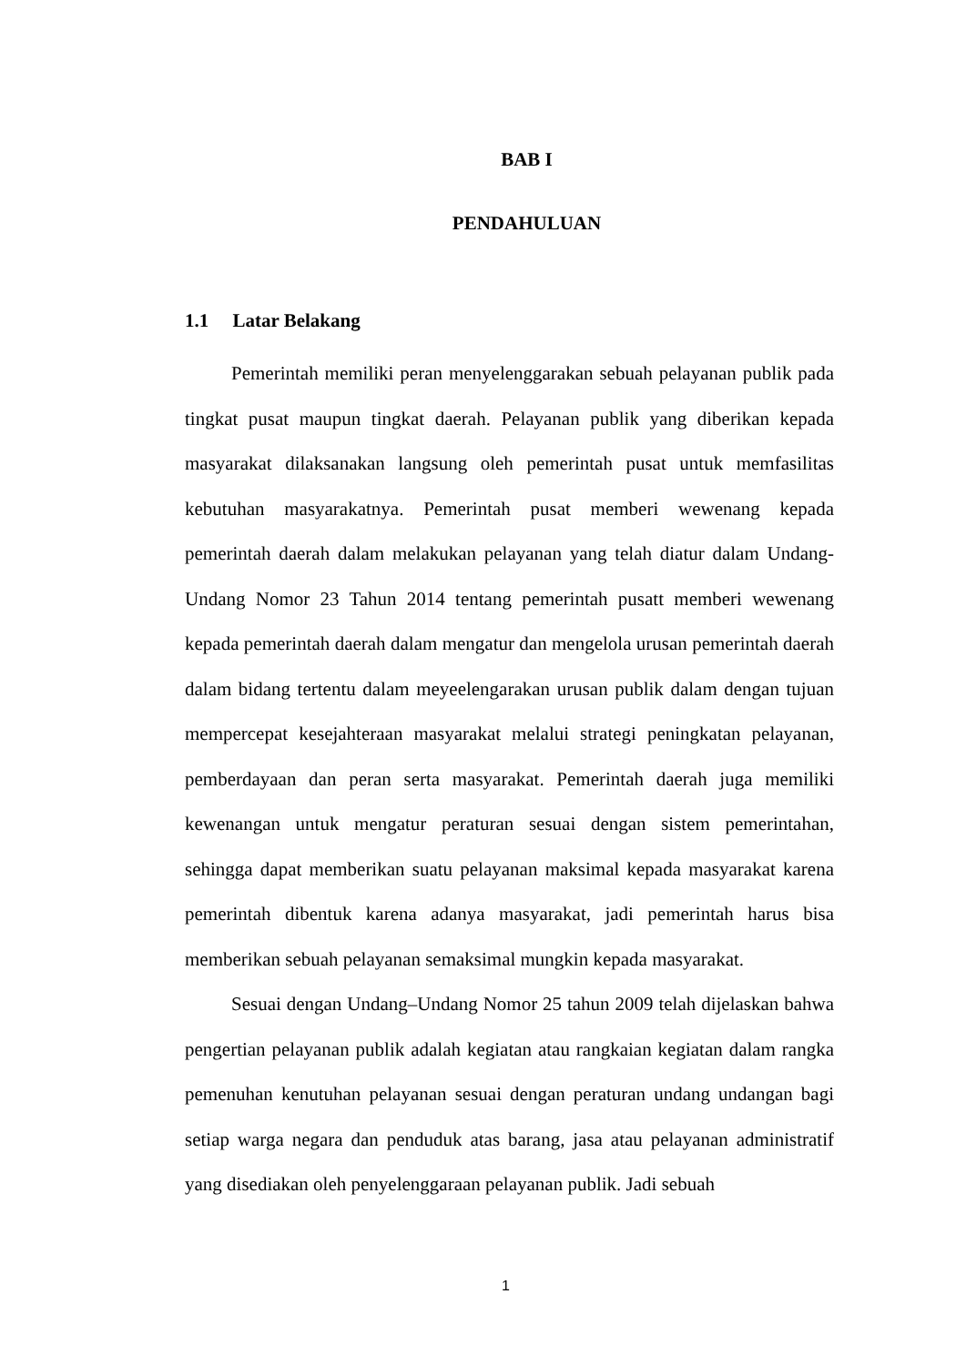BAB I
PENDAHULUAN
1.1 Latar Belakang
Pemerintah memiliki peran menyelenggarakan sebuah pelayanan publik pada tingkat pusat maupun tingkat daerah. Pelayanan publik yang diberikan kepada masyarakat dilaksanakan langsung oleh pemerintah pusat untuk memfasilitas kebutuhan masyarakatnya. Pemerintah pusat memberi wewenang kepada pemerintah daerah dalam melakukan pelayanan yang telah diatur dalam Undang-Undang Nomor 23 Tahun 2014 tentang pemerintah pusatt memberi wewenang kepada pemerintah daerah dalam mengatur dan mengelola urusan pemerintah daerah dalam bidang tertentu dalam meyeelengarakan urusan publik dalam dengan tujuan mempercepat kesejahteraan masyarakat melalui strategi peningkatan pelayanan, pemberdayaan dan peran serta masyarakat. Pemerintah daerah juga memiliki kewenangan untuk mengatur peraturan sesuai dengan sistem pemerintahan, sehingga dapat memberikan suatu pelayanan maksimal kepada masyarakat karena pemerintah dibentuk karena adanya masyarakat, jadi pemerintah harus bisa memberikan sebuah pelayanan semaksimal mungkin kepada masyarakat.
Sesuai dengan Undang–Undang Nomor 25 tahun 2009 telah dijelaskan bahwa pengertian pelayanan publik adalah kegiatan atau rangkaian kegiatan dalam rangka pemenuhan kenutuhan pelayanan sesuai dengan peraturan undang undangan bagi setiap warga negara dan penduduk atas barang, jasa atau pelayanan administratif yang disediakan oleh penyelenggaraan pelayanan publik. Jadi sebuah
1